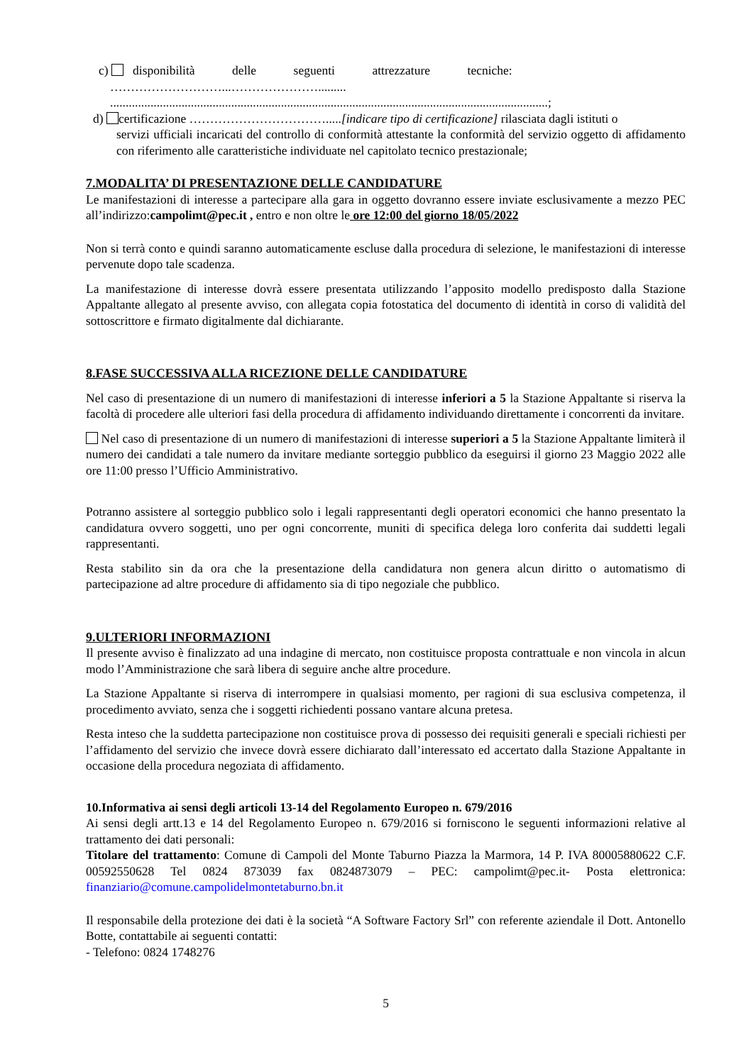c) disponibilità delle seguenti attrezzature tecniche:
………………………...………………….........
.............................................................................................................................................;
d) certificazione …………………………….....[indicare tipo di certificazione] rilasciata dagli istituti o
servizi ufficiali incaricati del controllo di conformità attestante la conformità del servizio oggetto di affidamento con riferimento alle caratteristiche individuate nel capitolato tecnico prestazionale;
7.MODALITA’ DI PRESENTAZIONE DELLE CANDIDATURE
Le manifestazioni di interesse a partecipare alla gara in oggetto dovranno essere inviate esclusivamente a mezzo PEC all’indirizzo:campolimt@pec.it , entro e non oltre le ore 12:00 del giorno 18/05/2022
Non si terrà conto e quindi saranno automaticamente escluse dalla procedura di selezione, le manifestazioni di interesse pervenute dopo tale scadenza.
La manifestazione di interesse dovrà essere presentata utilizzando l’apposito modello predisposto dalla Stazione Appaltante allegato al presente avviso, con allegata copia fotostatica del documento di identità in corso di validità del sottoscrittore e firmato digitalmente dal dichiarante.
8.FASE SUCCESSIVA ALLA RICEZIONE DELLE CANDIDATURE
Nel caso di presentazione di un numero di manifestazioni di interesse inferiori a 5 la Stazione Appaltante si riserva la facoltà di procedere alle ulteriori fasi della procedura di affidamento individuando direttamente i concorrenti da invitare.
Nel caso di presentazione di un numero di manifestazioni di interesse superiori a 5 la Stazione Appaltante limiterà il numero dei candidati a tale numero da invitare mediante sorteggio pubblico da eseguirsi il giorno 23 Maggio 2022 alle ore 11:00 presso l’Ufficio Amministrativo.
Potranno assistere al sorteggio pubblico solo i legali rappresentanti degli operatori economici che hanno presentato la candidatura ovvero soggetti, uno per ogni concorrente, muniti di specifica delega loro conferita dai suddetti legali rappresentanti.
Resta stabilito sin da ora che la presentazione della candidatura non genera alcun diritto o automatismo di partecipazione ad altre procedure di affidamento sia di tipo negoziale che pubblico.
9.ULTERIORI INFORMAZIONI
Il presente avviso è finalizzato ad una indagine di mercato, non costituisce proposta contrattuale e non vincola in alcun modo l’Amministrazione che sarà libera di seguire anche altre procedure.
La Stazione Appaltante si riserva di interrompere in qualsiasi momento, per ragioni di sua esclusiva competenza, il procedimento avviato, senza che i soggetti richiedenti possano vantare alcuna pretesa.
Resta inteso che la suddetta partecipazione non costituisce prova di possesso dei requisiti generali e speciali richiesti per l’affidamento del servizio che invece dovrà essere dichiarato dall’interessato ed accertato dalla Stazione Appaltante in occasione della procedura negoziata di affidamento.
10.Informativa ai sensi degli articoli 13-14 del Regolamento Europeo n. 679/2016
Ai sensi degli artt.13 e 14 del Regolamento Europeo n. 679/2016 si forniscono le seguenti informazioni relative al trattamento dei dati personali:
Titolare del trattamento: Comune di Campoli del Monte Taburno Piazza la Marmora, 14 P. IVA 80005880622 C.F. 00592550628 Tel 0824 873039 fax 0824873079 – PEC: campolimt@pec.it- Posta elettronica: finanziario@comune.campolidelmontetaburno.bn.it
Il responsabile della protezione dei dati è la società “A Software Factory Srl” con referente aziendale il Dott. Antonello Botte, contattabile ai seguenti contatti:
- Telefono: 0824 1748276
5